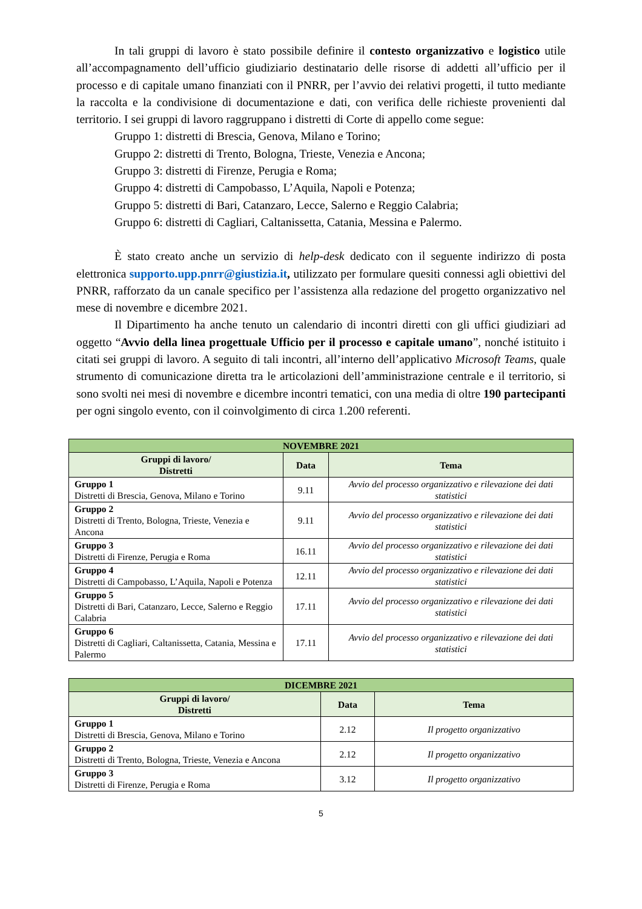In tali gruppi di lavoro è stato possibile definire il contesto organizzativo e logistico utile all’accompagnamento dell’ufficio giudiziario destinatario delle risorse di addetti all’ufficio per il processo e di capitale umano finanziati con il PNRR, per l’avvio dei relativi progetti, il tutto mediante la raccolta e la condivisione di documentazione e dati, con verifica delle richieste provenienti dal territorio. I sei gruppi di lavoro raggruppano i distretti di Corte di appello come segue:
Gruppo 1: distretti di Brescia, Genova, Milano e Torino;
Gruppo 2: distretti di Trento, Bologna, Trieste, Venezia e Ancona;
Gruppo 3: distretti di Firenze, Perugia e Roma;
Gruppo 4: distretti di Campobasso, L’Aquila, Napoli e Potenza;
Gruppo 5: distretti di Bari, Catanzaro, Lecce, Salerno e Reggio Calabria;
Gruppo 6: distretti di Cagliari, Caltanissetta, Catania, Messina e Palermo.
È stato creato anche un servizio di help-desk dedicato con il seguente indirizzo di posta elettronica supporto.upp.pnrr@giustizia.it, utilizzato per formulare quesiti connessi agli obiettivi del PNRR, rafforzato da un canale specifico per l’assistenza alla redazione del progetto organizzativo nel mese di novembre e dicembre 2021.
Il Dipartimento ha anche tenuto un calendario di incontri diretti con gli uffici giudiziari ad oggetto “Avvio della linea progettuale Ufficio per il processo e capitale umano”, nonché istituito i citati sei gruppi di lavoro. A seguito di tali incontri, all’interno dell’applicativo Microsoft Teams, quale strumento di comunicazione diretta tra le articolazioni dell’amministrazione centrale e il territorio, si sono svolti nei mesi di novembre e dicembre incontri tematici, con una media di oltre 190 partecipanti per ogni singolo evento, con il coinvolgimento di circa 1.200 referenti.
| NOVEMBRE 2021 | | |
| Gruppi di lavoro/ Distretti | Data | Tema |
| Gruppo 1 Distretti di Brescia, Genova, Milano e Torino | 9.11 | Avvio del processo organizzativo e rilevazione dei dati statistici |
| Gruppo 2 Distretti di Trento, Bologna, Trieste, Venezia e Ancona | 9.11 | Avvio del processo organizzativo e rilevazione dei dati statistici |
| Gruppo 3 Distretti di Firenze, Perugia e Roma | 16.11 | Avvio del processo organizzativo e rilevazione dei dati statistici |
| Gruppo 4 Distretti di Campobasso, L’Aquila, Napoli e Potenza | 12.11 | Avvio del processo organizzativo e rilevazione dei dati statistici |
| Gruppo 5 Distretti di Bari, Catanzaro, Lecce, Salerno e Reggio Calabria | 17.11 | Avvio del processo organizzativo e rilevazione dei dati statistici |
| Gruppo 6 Distretti di Cagliari, Caltanissetta, Catania, Messina e Palermo | 17.11 | Avvio del processo organizzativo e rilevazione dei dati statistici |
| DICEMBRE 2021 | | |
| Gruppi di lavoro/ Distretti | Data | Tema |
| Gruppo 1 Distretti di Brescia, Genova, Milano e Torino | 2.12 | Il progetto organizzativo |
| Gruppo 2 Distretti di Trento, Bologna, Trieste, Venezia e Ancona | 2.12 | Il progetto organizzativo |
| Gruppo 3 Distretti di Firenze, Perugia e Roma | 3.12 | Il progetto organizzativo |
5